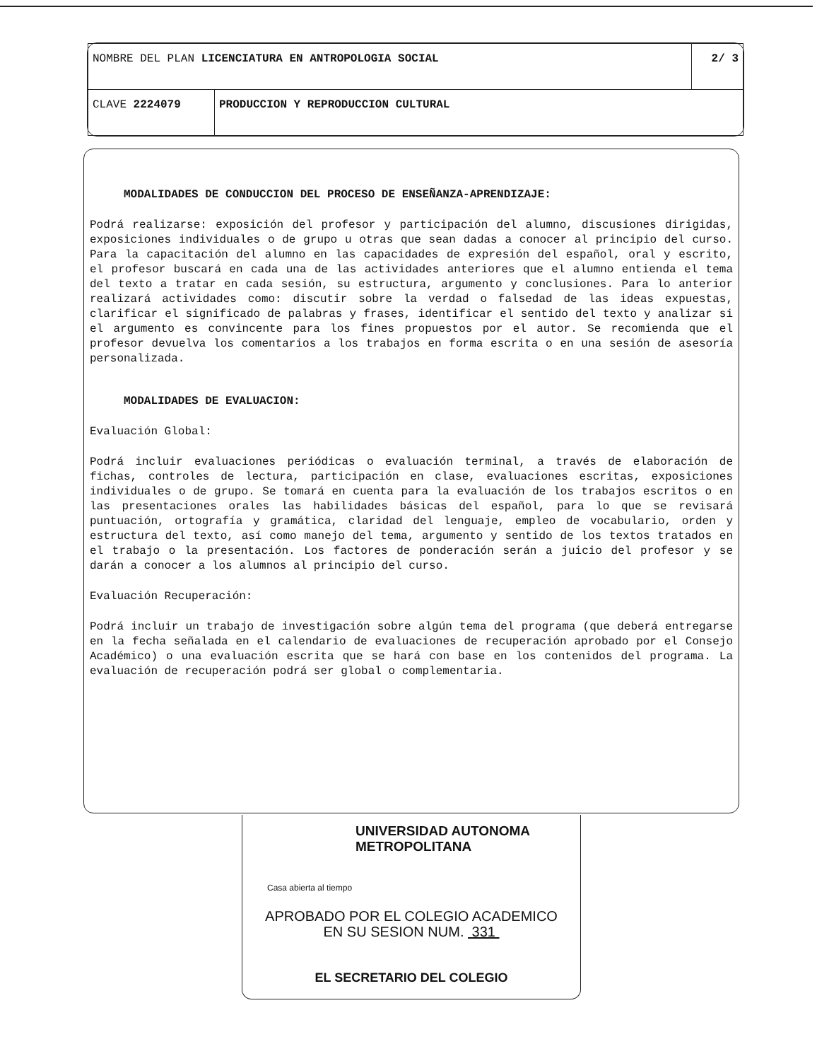| NOMBRE DEL PLAN LICENCIATURA EN ANTROPOLOGIA SOCIAL | | 2/ 3 |
| CLAVE 2224079 | PRODUCCION Y REPRODUCCION CULTURAL | |
MODALIDADES DE CONDUCCION DEL PROCESO DE ENSEÑANZA-APRENDIZAJE:
Podrá realizarse: exposición del profesor y participación del alumno, discusiones dirigidas, exposiciones individuales o de grupo u otras que sean dadas a conocer al principio del curso. Para la capacitación del alumno en las capacidades de expresión del español, oral y escrito, el profesor buscará en cada una de las actividades anteriores que el alumno entienda el tema del texto a tratar en cada sesión, su estructura, argumento y conclusiones. Para lo anterior realizará actividades como: discutir sobre la verdad o falsedad de las ideas expuestas, clarificar el significado de palabras y frases, identificar el sentido del texto y analizar si el argumento es convincente para los fines propuestos por el autor. Se recomienda que el profesor devuelva los comentarios a los trabajos en forma escrita o en una sesión de asesoría personalizada.
MODALIDADES DE EVALUACION:
Evaluación Global:
Podrá incluir evaluaciones periódicas o evaluación terminal, a través de elaboración de fichas, controles de lectura, participación en clase, evaluaciones escritas, exposiciones individuales o de grupo. Se tomará en cuenta para la evaluación de los trabajos escritos o en las presentaciones orales las habilidades básicas del español, para lo que se revisará puntuación, ortografía y gramática, claridad del lenguaje, empleo de vocabulario, orden y estructura del texto, así como manejo del tema, argumento y sentido de los textos tratados en el trabajo o la presentación. Los factores de ponderación serán a juicio del profesor y se darán a conocer a los alumnos al principio del curso.
Evaluación Recuperación:
Podrá incluir un trabajo de investigación sobre algún tema del programa (que deberá entregarse en la fecha señalada en el calendario de evaluaciones de recuperación aprobado por el Consejo Académico) o una evaluación escrita que se hará con base en los contenidos del programa. La evaluación de recuperación podrá ser global o complementaria.
UNIVERSIDAD AUTONOMA METROPOLITANA
Casa abierta al tiempo
APROBADO POR EL COLEGIO ACADEMICO
EN SU SESION NUM. 331
EL SECRETARIO DEL COLEGIO